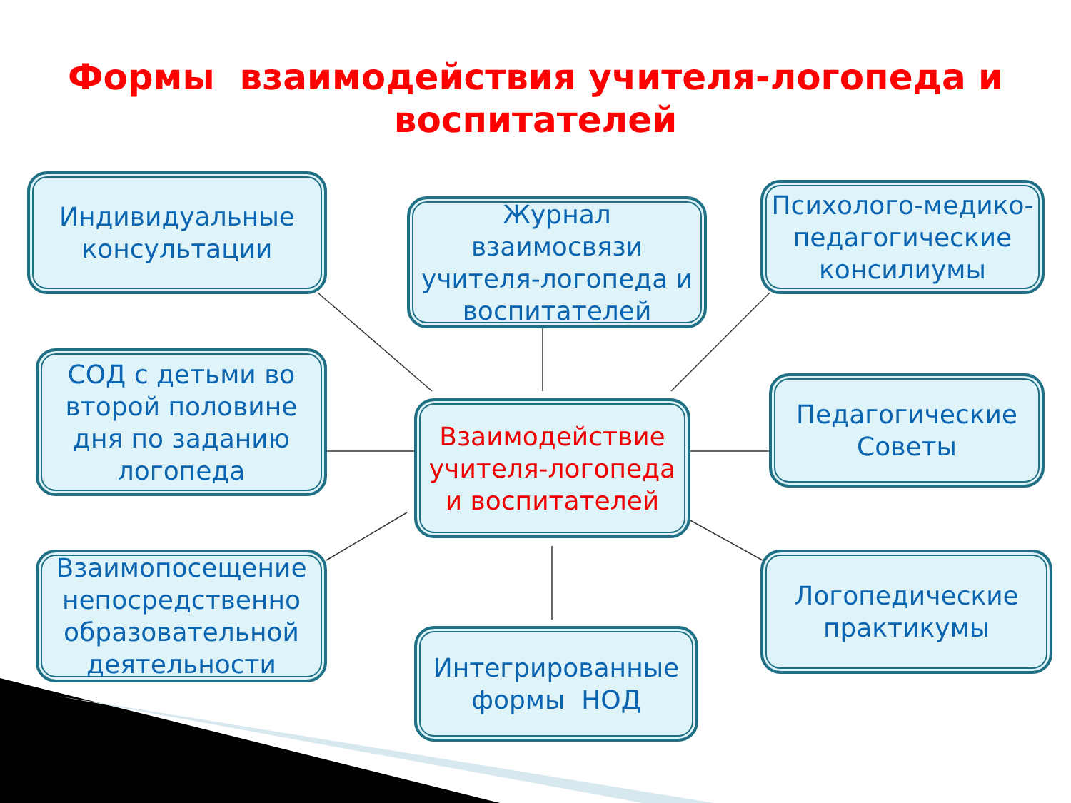Формы взаимодействия учителя-логопеда и
воспитателей
Индивидуальные консультации
Журнал взаимосвязи учителя-логопеда и воспитателей
Психолого-медико-педагогические консилиумы
СОД с детьми во второй половине дня по заданию логопеда
Взаимодействие учителя-логопеда и воспитателей
Педагогические Советы
Взаимопосещение непосредственно образовательной деятельности
Интегрированные формы НОД
Логопедические практикумы